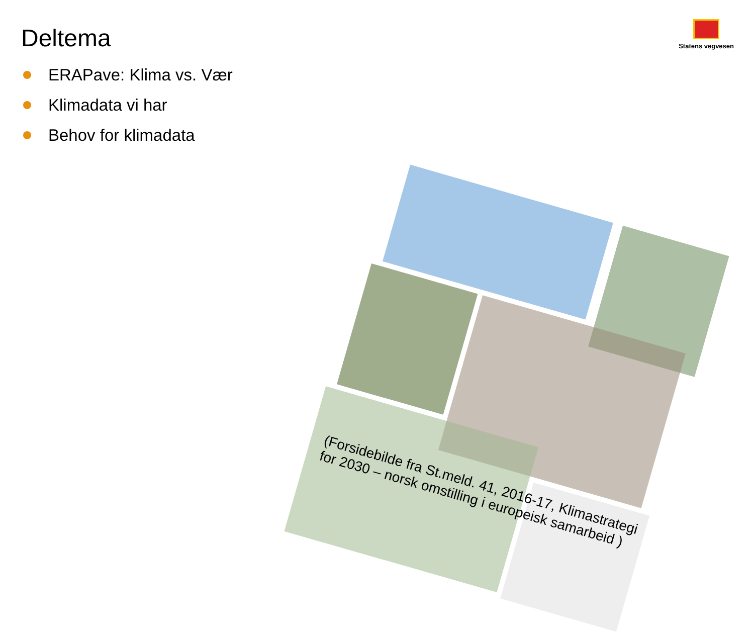Deltema
Statens vegvesen
ERAPave: Klima vs. Vær
Klimadata vi har
Behov for klimadata
(Forsidebilde fra St.meld. 41, 2016-17, Klimastrategi for 2030 – norsk omstilling i europeisk samarbeid )